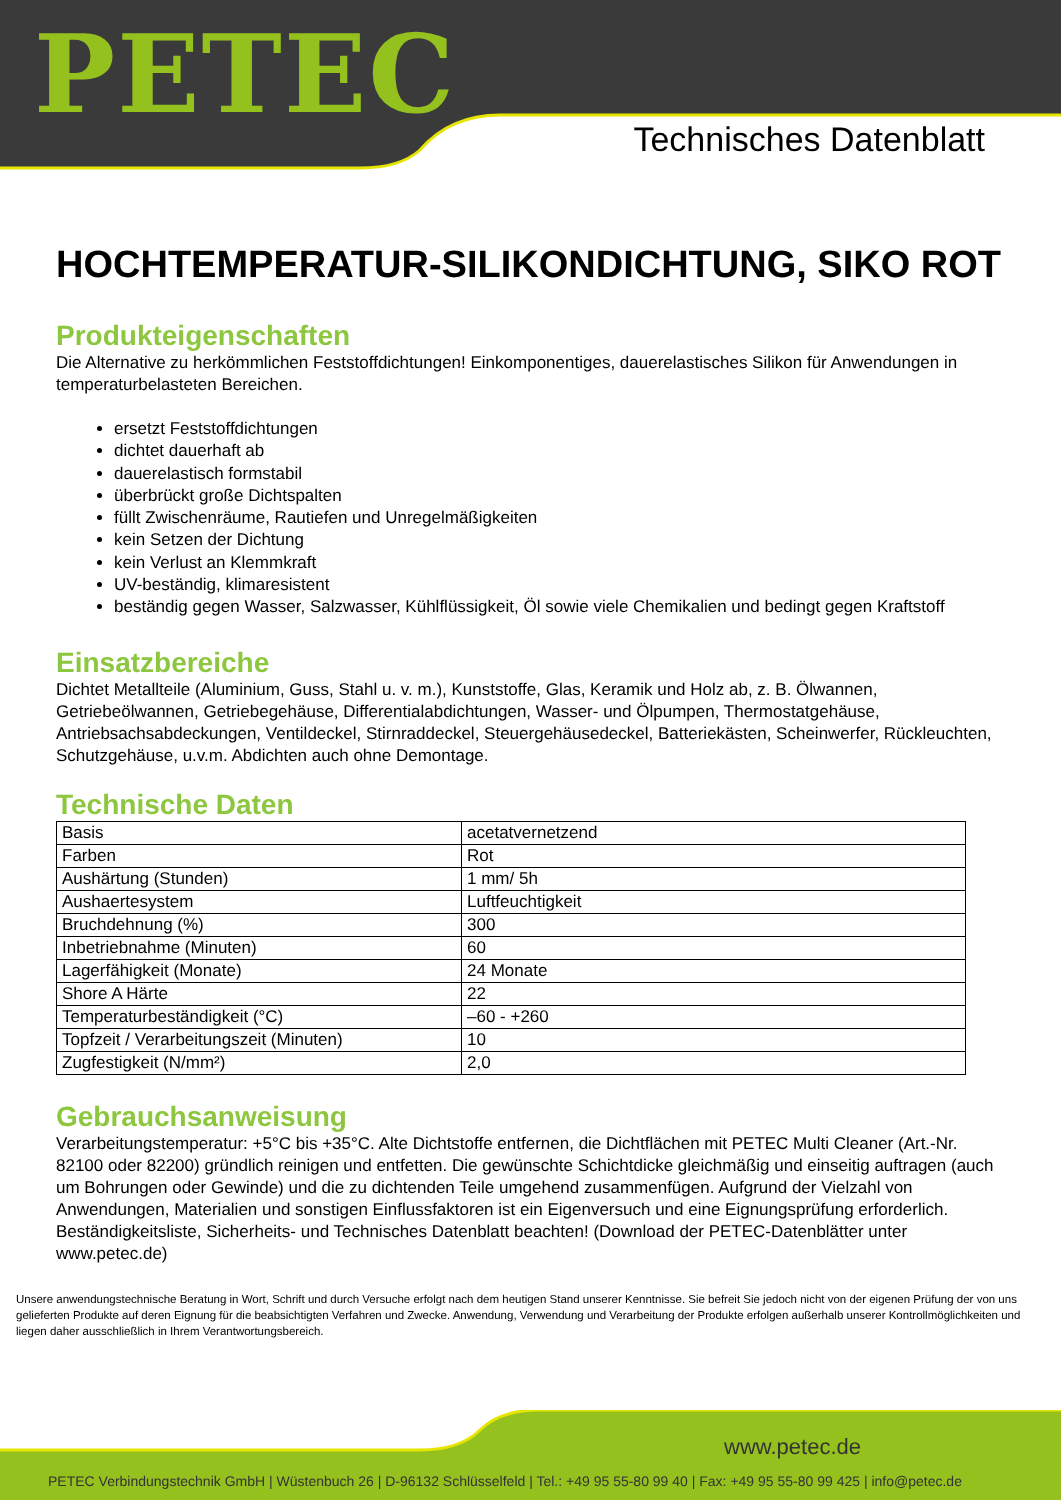PETEC Technisches Datenblatt
HOCHTEMPERATUR-SILIKONDICHTUNG, SIKO ROT
Produkteigenschaften
Die Alternative zu herkömmlichen Feststoffdichtungen! Einkomponentiges, dauerelastisches Silikon für Anwendungen in temperaturbelasteten Bereichen.
ersetzt Feststoffdichtungen
dichtet dauerhaft ab
dauerelastisch formstabil
überbrückt große Dichtspalten
füllt Zwischenräume, Rautiefen und Unregelmäßigkeiten
kein Setzen der Dichtung
kein Verlust an Klemmkraft
UV-beständig, klimaresistent
beständig gegen Wasser, Salzwasser, Kühlflüssigkeit, Öl sowie viele Chemikalien und bedingt gegen Kraftstoff
Einsatzbereiche
Dichtet Metallteile (Aluminium, Guss, Stahl u. v. m.), Kunststoffe, Glas, Keramik und Holz ab, z. B. Ölwannen, Getriebeölwannen, Getriebegehäuse, Differentialabdichtungen, Wasser- und Ölpumpen, Thermostatgehäuse, Antriebsachsabdeckungen, Ventildeckel, Stirnraddeckel, Steuergehäusedeckel, Batteriekästen, Scheinwerfer, Rückleuchten, Schutzgehäuse, u.v.m. Abdichten auch ohne Demontage.
Technische Daten
| Basis | acetatvernetzend |
| Farben | Rot |
| Aushärtung (Stunden) | 1 mm/ 5h |
| Aushaertesystem | Luftfeuchtigkeit |
| Bruchdehnung (%) | 300 |
| Inbetriebnahme (Minuten) | 60 |
| Lagerfähigkeit (Monate) | 24 Monate |
| Shore A Härte | 22 |
| Temperaturbeständigkeit (°C) | –60 - +260 |
| Topfzeit / Verarbeitungszeit (Minuten) | 10 |
| Zugfestigkeit (N/mm²) | 2,0 |
Gebrauchsanweisung
Verarbeitungstemperatur: +5°C bis +35°C. Alte Dichtstoffe entfernen, die Dichtflächen mit PETEC Multi Cleaner (Art.-Nr. 82100 oder 82200) gründlich reinigen und entfetten. Die gewünschte Schichtdicke gleichmäßig und einseitig auftragen (auch um Bohrungen oder Gewinde) und die zu dichtenden Teile umgehend zusammenfügen. Aufgrund der Vielzahl von Anwendungen, Materialien und sonstigen Einflussfaktoren ist ein Eigenversuch und eine Eignungsprüfung erforderlich. Beständigkeitsliste, Sicherheits- und Technisches Datenblatt beachten! (Download der PETEC-Datenblätter unter www.petec.de)
Unsere anwendungstechnische Beratung in Wort, Schrift und durch Versuche erfolgt nach dem heutigen Stand unserer Kenntnisse. Sie befreit Sie jedoch nicht von der eigenen Prüfung der von uns gelieferten Produkte auf deren Eignung für die beabsichtigten Verfahren und Zwecke. Anwendung, Verwendung und Verarbeitung der Produkte erfolgen außerhalb unserer Kontrollmöglichkeiten und liegen daher ausschließlich in Ihrem Verantwortungsbereich.
www.petec.de
PETEC Verbindungstechnik GmbH | Wüstenbuch 26 | D-96132 Schlüsselfeld | Tel.: +49 95 55-80 99 40 | Fax: +49 95 55-80 99 425 | info@petec.de